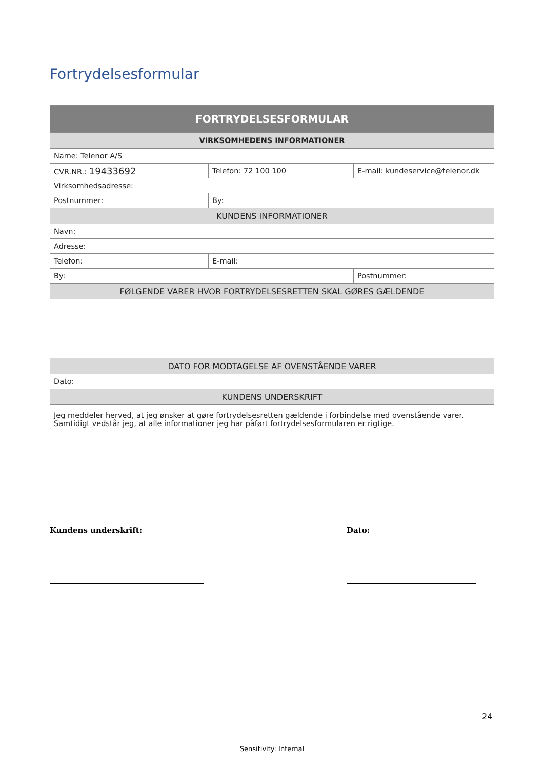Fortrydelsesformular
| FORTRYDELSESFORMULAR | | |
| --- | --- | --- |
| VIRKSOMHEDENS INFORMATIONER | | |
| Name: Telenor A/S | | |
| CVR.NR.: 19433692 | Telefon: 72 100 100 | E-mail: kundeservice@telenor.dk |
| Virksomhedsadresse: | | |
| Postnummer: | By: | |
| KUNDENS INFORMATIONER | | |
| Navn: | | |
| Adresse: | | |
| Telefon: | E-mail: | |
| By: | | Postnummer: |
| FØLGENDE VARER HVOR FORTRYDELSESRETTEN SKAL GØRES GÆLDENDE | | |
| DATO FOR MODTAGELSE AF OVENSTÅENDE VARER | | |
| Dato: | | |
| KUNDENS UNDERSKRIFT | | |
| Jeg meddeler herved, at jeg ønsker at gøre fortrydelsesretten gældende i forbindelse med ovenstående varer. Samtidigt vedstår jeg, at alle informationer jeg har påført fortrydelsesformularen er rigtige. | | |
Kundens underskrift: Dato:
24
Sensitivity: Internal